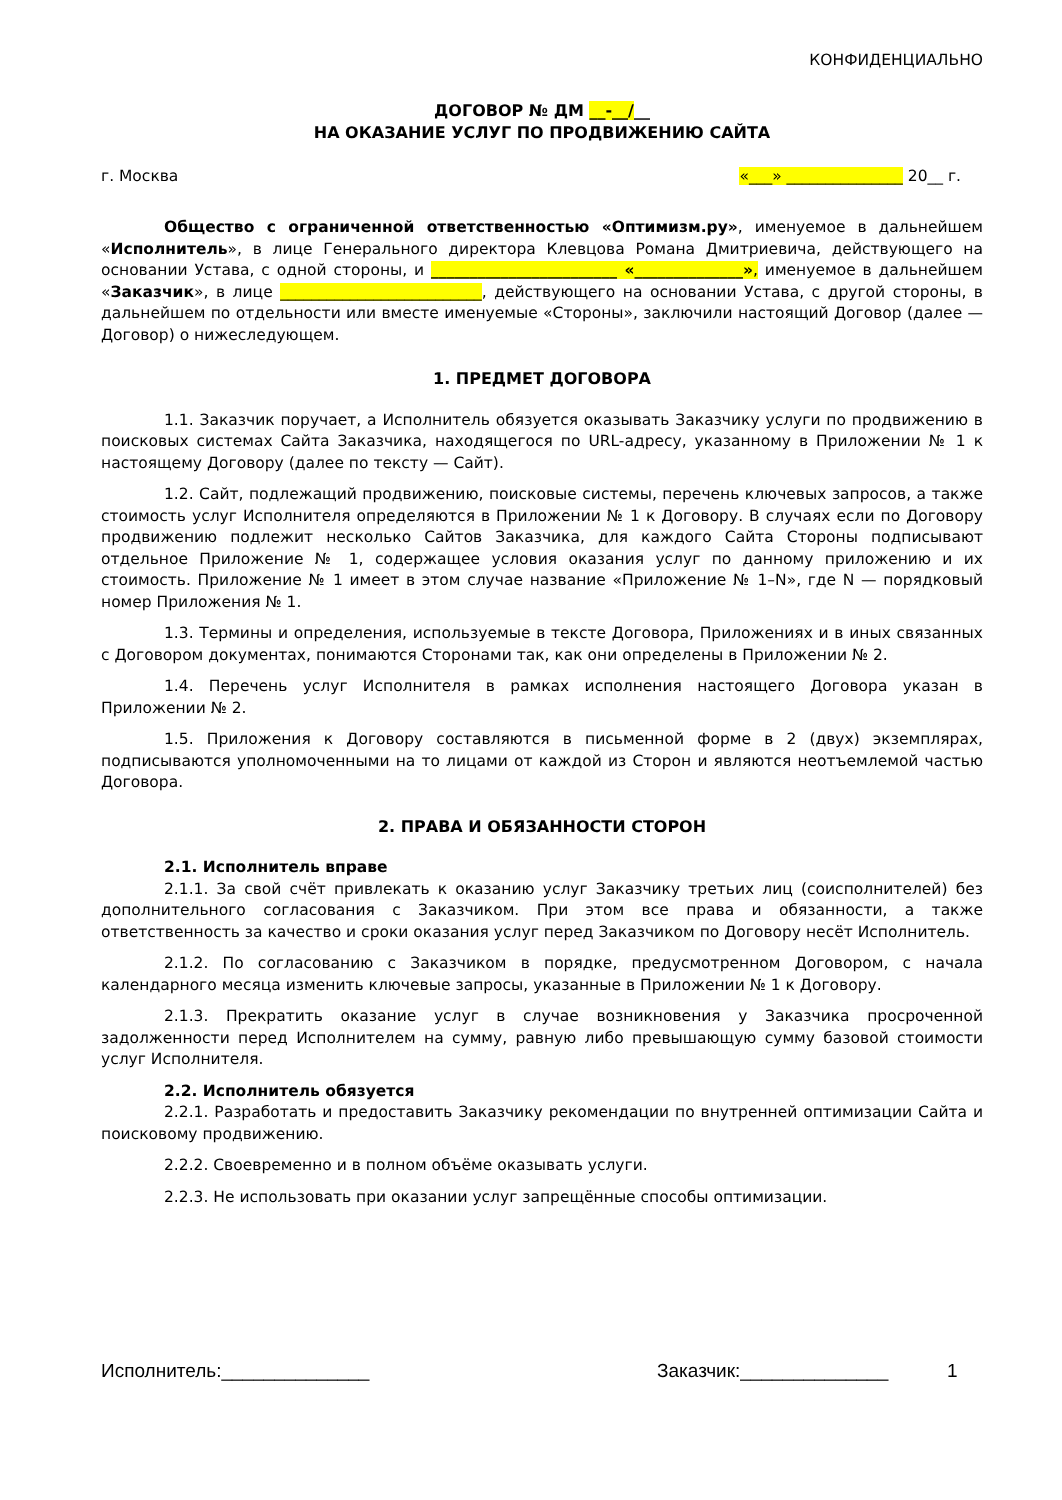КОНФИДЕНЦИАЛЬНО
ДОГОВОР № ДМ __-__/__
НА ОКАЗАНИЕ УСЛУГ ПО ПРОДВИЖЕНИЮ САЙТА
г. Москва «___» _______________ 20__ г.
Общество с ограниченной ответственностью «Оптимизм.ру», именуемое в дальнейшем «Исполнитель», в лице Генерального директора Клевцова Романа Дмитриевича, действующего на основании Устава, с одной стороны, и ________________________ «______________», именуемое в дальнейшем «Заказчик», в лице __________________________, действующего на основании Устава, с другой стороны, в дальнейшем по отдельности или вместе именуемые «Стороны», заключили настоящий Договор (далее — Договор) о нижеследующем.
1. ПРЕДМЕТ ДОГОВОРА
1.1. Заказчик поручает, а Исполнитель обязуется оказывать Заказчику услуги по продвижению в поисковых системах Сайта Заказчика, находящегося по URL-адресу, указанному в Приложении № 1 к настоящему Договору (далее по тексту — Сайт).
1.2. Сайт, подлежащий продвижению, поисковые системы, перечень ключевых запросов, а также стоимость услуг Исполнителя определяются в Приложении № 1 к Договору. В случаях если по Договору продвижению подлежит несколько Сайтов Заказчика, для каждого Сайта Стороны подписывают отдельное Приложение № 1, содержащее условия оказания услуг по данному приложению и их стоимость. Приложение № 1 имеет в этом случае название «Приложение № 1–N», где N — порядковый номер Приложения № 1.
1.3. Термины и определения, используемые в тексте Договора, Приложениях и в иных связанных с Договором документах, понимаются Сторонами так, как они определены в Приложении № 2.
1.4. Перечень услуг Исполнителя в рамках исполнения настоящего Договора указан в Приложении № 2.
1.5. Приложения к Договору составляются в письменной форме в 2 (двух) экземплярах, подписываются уполномоченными на то лицами от каждой из Сторон и являются неотъемлемой частью Договора.
2. ПРАВА И ОБЯЗАННОСТИ СТОРОН
2.1. Исполнитель вправе
2.1.1. За свой счёт привлекать к оказанию услуг Заказчику третьих лиц (соисполнителей) без дополнительного согласования с Заказчиком. При этом все права и обязанности, а также ответственность за качество и сроки оказания услуг перед Заказчиком по Договору несёт Исполнитель.
2.1.2. По согласованию с Заказчиком в порядке, предусмотренном Договором, с начала календарного месяца изменить ключевые запросы, указанные в Приложении № 1 к Договору.
2.1.3. Прекратить оказание услуг в случае возникновения у Заказчика просроченной задолженности перед Исполнителем на сумму, равную либо превышающую сумму базовой стоимости услуг Исполнителя.
2.2. Исполнитель обязуется
2.2.1. Разработать и предоставить Заказчику рекомендации по внутренней оптимизации Сайта и поисковому продвижению.
2.2.2. Своевременно и в полном объёме оказывать услуги.
2.2.3. Не использовать при оказании услуг запрещённые способы оптимизации.
Исполнитель:______________ Заказчик:______________ 1